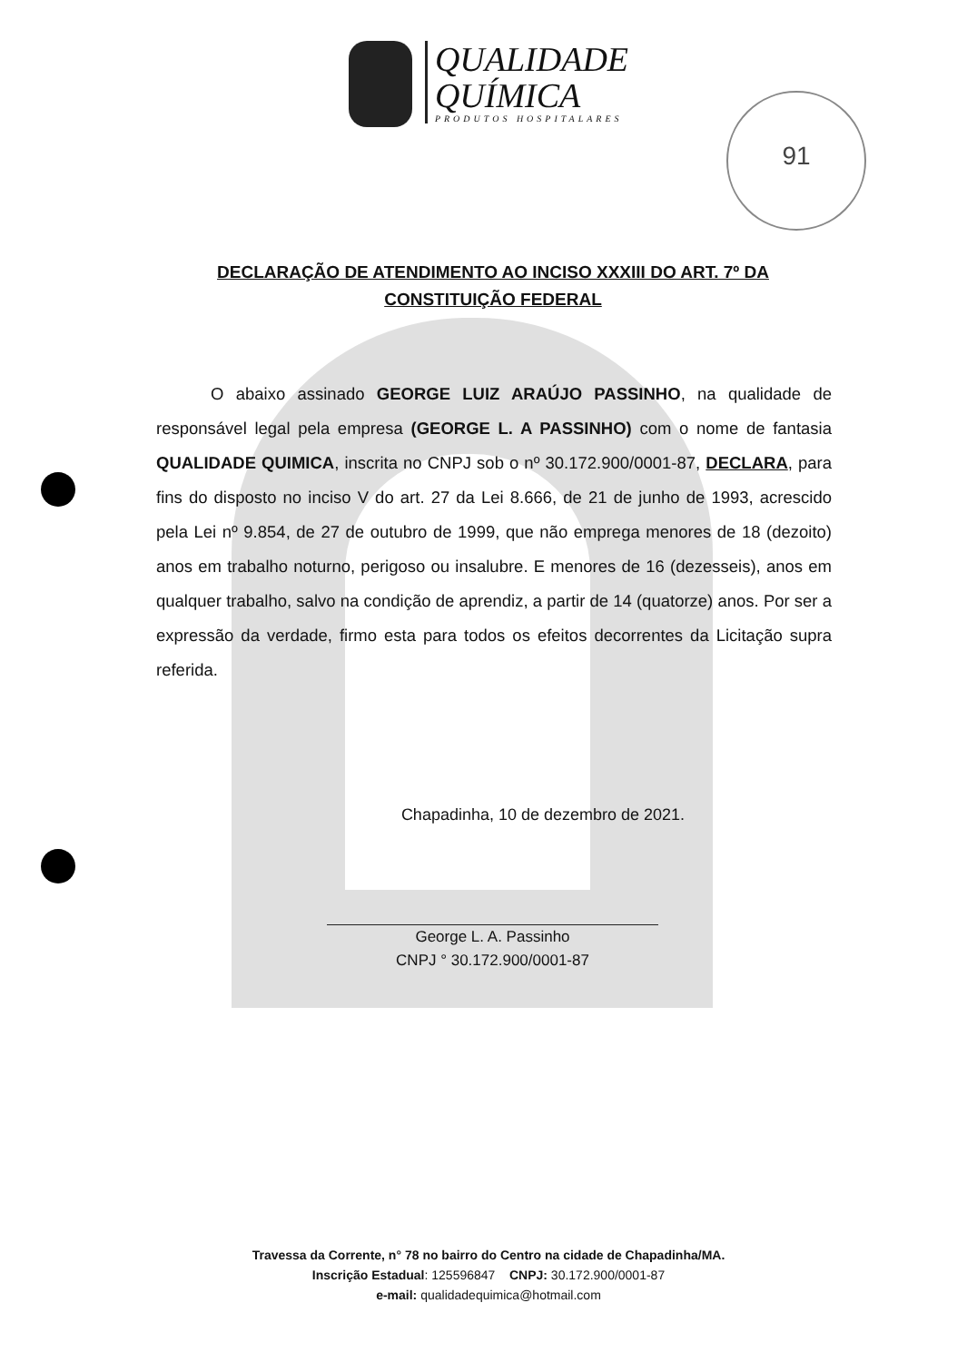QUALIDADE
QUÍMICA
PRODUTOS HOSPITALARES
91
DECLARAÇÃO DE ATENDIMENTO AO INCISO XXXIII DO ART. 7º DA CONSTITUIÇÃO FEDERAL
O abaixo assinado GEORGE LUIZ ARAÚJO PASSINHO, na qualidade de responsável legal pela empresa (GEORGE L. A PASSINHO) com o nome de fantasia QUALIDADE QUIMICA, inscrita no CNPJ sob o nº 30.172.900/0001-87, DECLARA, para fins do disposto no inciso V do art. 27 da Lei 8.666, de 21 de junho de 1993, acrescido pela Lei nº 9.854, de 27 de outubro de 1999, que não emprega menores de 18 (dezoito) anos em trabalho noturno, perigoso ou insalubre. E menores de 16 (dezesseis), anos em qualquer trabalho, salvo na condição de aprendiz, a partir de 14 (quatorze) anos. Por ser a expressão da verdade, firmo esta para todos os efeitos decorrentes da Licitação supra referida.
Chapadinha, 10 de dezembro de 2021.
George L. A. Passinho
CNPJ ° 30.172.900/0001-87
Travessa da Corrente, n° 78 no bairro do Centro na cidade de Chapadinha/MA.
Inscrição Estadual: 125596847 CNPJ: 30.172.900/0001-87
e-mail: qualidadequimica@hotmail.com